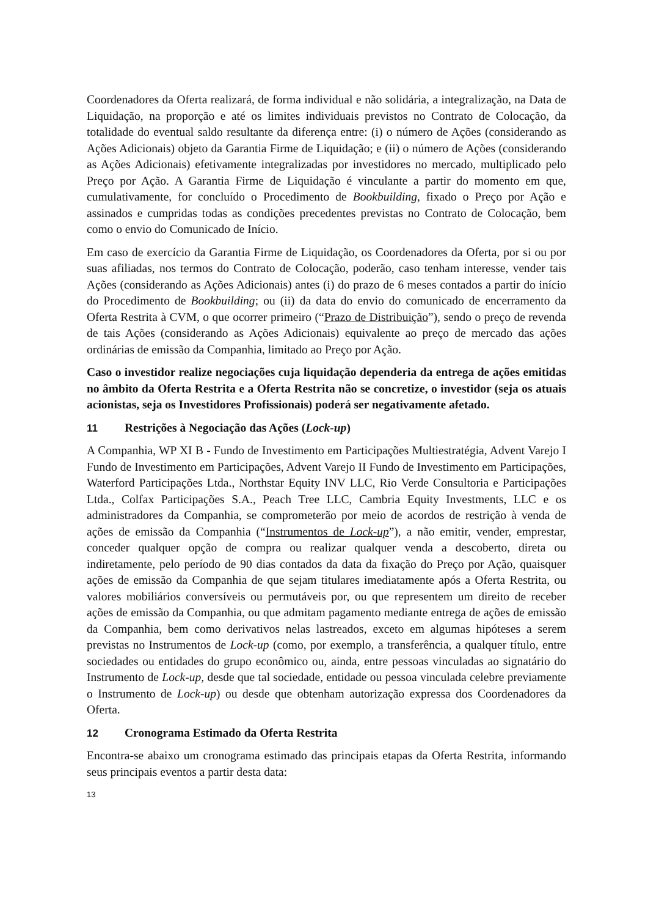Coordenadores da Oferta realizará, de forma individual e não solidária, a integralização, na Data de Liquidação, na proporção e até os limites individuais previstos no Contrato de Colocação, da totalidade do eventual saldo resultante da diferença entre: (i) o número de Ações (considerando as Ações Adicionais) objeto da Garantia Firme de Liquidação; e (ii) o número de Ações (considerando as Ações Adicionais) efetivamente integralizadas por investidores no mercado, multiplicado pelo Preço por Ação. A Garantia Firme de Liquidação é vinculante a partir do momento em que, cumulativamente, for concluído o Procedimento de Bookbuilding, fixado o Preço por Ação e assinados e cumpridas todas as condições precedentes previstas no Contrato de Colocação, bem como o envio do Comunicado de Início.
Em caso de exercício da Garantia Firme de Liquidação, os Coordenadores da Oferta, por si ou por suas afiliadas, nos termos do Contrato de Colocação, poderão, caso tenham interesse, vender tais Ações (considerando as Ações Adicionais) antes (i) do prazo de 6 meses contados a partir do início do Procedimento de Bookbuilding; ou (ii) da data do envio do comunicado de encerramento da Oferta Restrita à CVM, o que ocorrer primeiro (“Prazo de Distribuição”), sendo o preço de revenda de tais Ações (considerando as Ações Adicionais) equivalente ao preço de mercado das ações ordinárias de emissão da Companhia, limitado ao Preço por Ação.
Caso o investidor realize negociações cuja liquidação dependeria da entrega de ações emitidas no âmbito da Oferta Restrita e a Oferta Restrita não se concretize, o investidor (seja os atuais acionistas, seja os Investidores Profissionais) poderá ser negativamente afetado.
11 Restrições à Negociação das Ações (Lock-up)
A Companhia, WP XI B - Fundo de Investimento em Participações Multiestratégia, Advent Varejo I Fundo de Investimento em Participações, Advent Varejo II Fundo de Investimento em Participações, Waterford Participações Ltda., Northstar Equity INV LLC, Rio Verde Consultoria e Participações Ltda., Colfax Participações S.A., Peach Tree LLC, Cambria Equity Investments, LLC e os administradores da Companhia, se comprometerão por meio de acordos de restrição à venda de ações de emissão da Companhia (“Instrumentos de Lock-up”), a não emitir, vender, emprestar, conceder qualquer opção de compra ou realizar qualquer venda a descoberto, direta ou indiretamente, pelo período de 90 dias contados da data da fixação do Preço por Ação, quaisquer ações de emissão da Companhia de que sejam titulares imediatamente após a Oferta Restrita, ou valores mobiliários conversíveis ou permutáveis por, ou que representem um direito de receber ações de emissão da Companhia, ou que admitam pagamento mediante entrega de ações de emissão da Companhia, bem como derivativos nelas lastreados, exceto em algumas hipóteses a serem previstas no Instrumentos de Lock-up (como, por exemplo, a transferência, a qualquer título, entre sociedades ou entidades do grupo econômico ou, ainda, entre pessoas vinculadas ao signatário do Instrumento de Lock-up, desde que tal sociedade, entidade ou pessoa vinculada celebre previamente o Instrumento de Lock-up) ou desde que obtenham autorização expressa dos Coordenadores da Oferta.
12 Cronograma Estimado da Oferta Restrita
Encontra-se abaixo um cronograma estimado das principais etapas da Oferta Restrita, informando seus principais eventos a partir desta data:
13